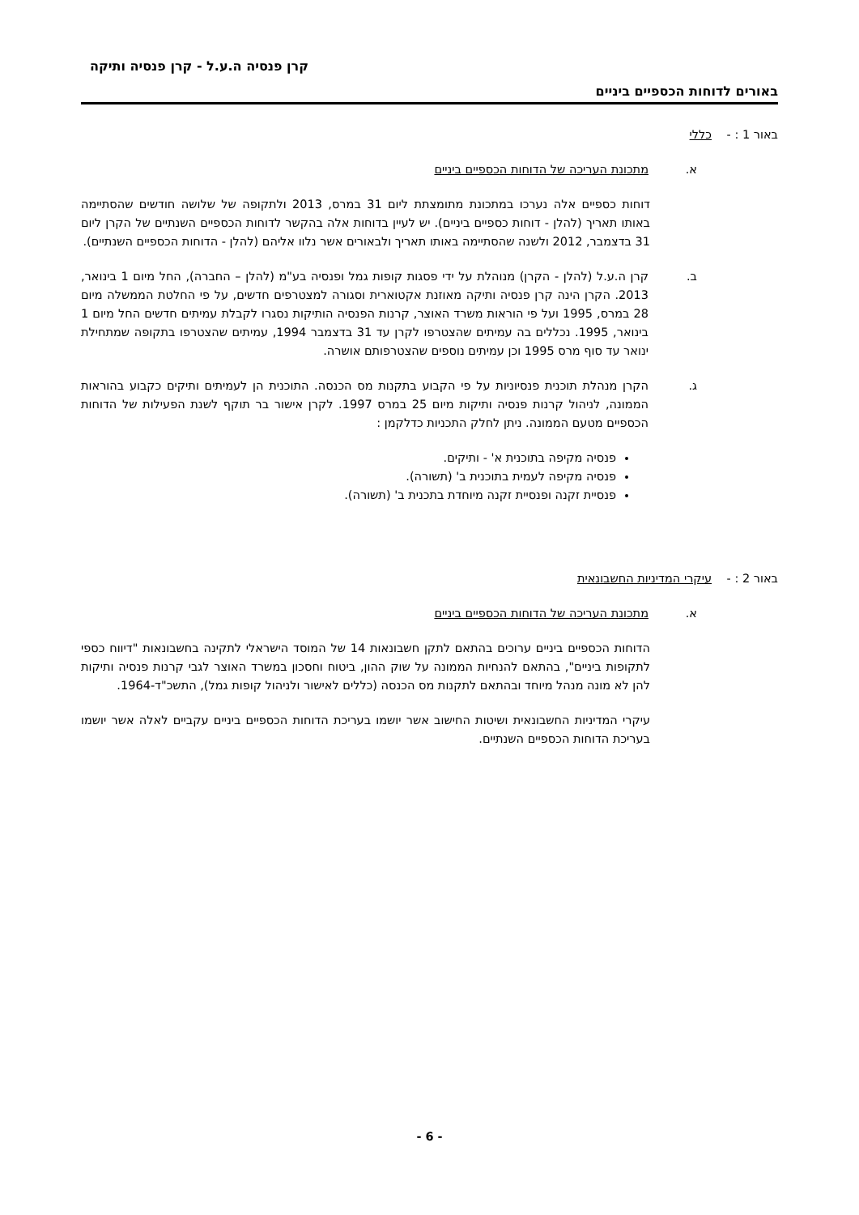קרן פנסיה ה.ע.ל - קרן פנסיה ותיקה
באורים לדוחות הכספיים ביניים
באור 1 : - כללי
א. מתכונת העריכה של הדוחות הכספיים ביניים
דוחות כספיים אלה נערכו במתכונת מתומצתת ליום 31 במרס, 2013 ולתקופה של שלושה חודשים שהסתיימה באותו תאריך (להלן - דוחות כספיים ביניים). יש לעיין בדוחות אלה בהקשר לדוחות הכספיים השנתיים של הקרן ליום 31 בדצמבר, 2012 ולשנה שהסתיימה באותו תאריך ולבאורים אשר נלוו אליהם (להלן - הדוחות הכספיים השנתיים).
ב. קרן ה.ע.ל (להלן - הקרן) מנוהלת על ידי פסגות קופות גמל ופנסיה בע"מ (להלן – החברה), החל מיום 1 בינואר, 2013. הקרן הינה קרן פנסיה ותיקה מאוזנת אקטוארית וסגורה למצטרפים חדשים, על פי החלטת הממשלה מיום 28 במרס, 1995 ועל פי הוראות משרד האוצר, קרנות הפנסיה הותיקות נסגרו לקבלת עמיתים חדשים החל מיום 1 בינואר, 1995. נכללים בה עמיתים שהצטרפו לקרן עד 31 בדצמבר 1994, עמיתים שהצטרפו בתקופה שמתחילת ינואר עד סוף מרס 1995 וכן עמיתים נוספים שהצטרפותם אושרה.
ג. הקרן מנהלת תוכנית פנסיוניות על פי הקבוע בתקנות מס הכנסה. התוכנית הן לעמיתים ותיקים כקבוע בהוראות הממונה, לניהול קרנות פנסיה ותיקות מיום 25 במרס 1997. לקרן אישור בר תוקף לשנת הפעילות של הדוחות הכספיים מטעם הממונה. ניתן לחלק התכניות כדלקמן :
פנסיה מקיפה בתוכנית א' - ותיקים.
פנסיה מקיפה לעמית בתוכנית ב' (תשורה).
פנסיית זקנה ופנסיית זקנה מיוחדת בתכנית ב' (תשורה).
באור 2 : - עיקרי המדיניות החשבונאית
א. מתכונת העריכה של הדוחות הכספיים ביניים
הדוחות הכספיים ביניים ערוכים בהתאם לתקן חשבונאות 14 של המוסד הישראלי לתקינה בחשבונאות "דיווח כספי לתקופות ביניים", בהתאם להנחיות הממונה על שוק ההון, ביטוח וחסכון במשרד האוצר לגבי קרנות פנסיה ותיקות להן לא מונה מנהל מיוחד ובהתאם לתקנות מס הכנסה (כללים לאישור ולניהול קופות גמל), התשכ"ד-1964.
עיקרי המדיניות החשבונאית ושיטות החישוב אשר יושמו בעריכת הדוחות הכספיים ביניים עקביים לאלה אשר יושמו בעריכת הדוחות הכספיים השנתיים.
- 6 -